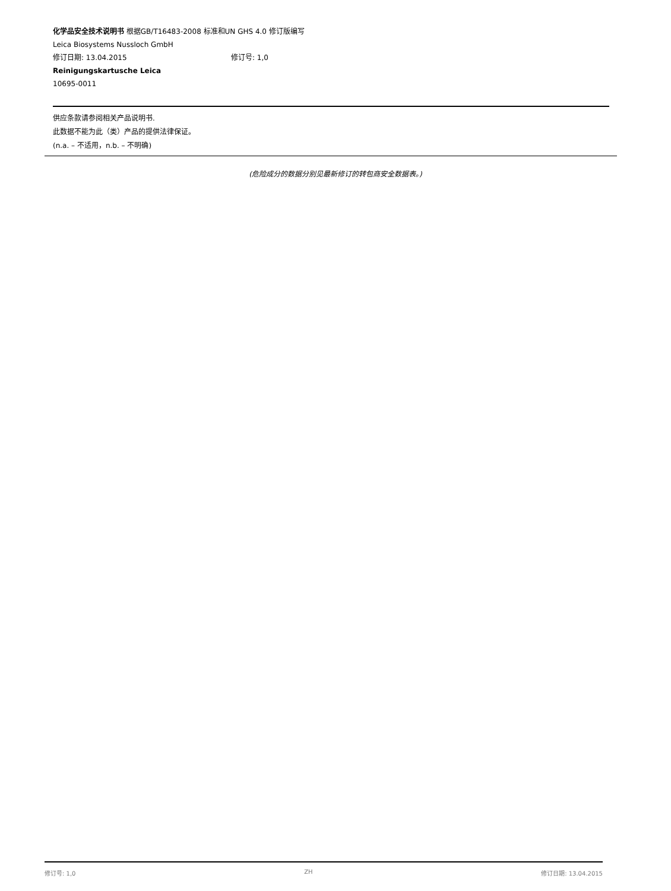化学品安全技术说明书 根据GB/T16483-2008 标准和UN GHS 4.0 修订版编写
Leica Biosystems Nussloch GmbH
修订日期: 13.04.2015 修订号: 1,0
Reinigungskartusche Leica
10695-0011
供应条款请参阅相关产品说明书.
此数据不能为此（类）产品的提供法律保证。
(n.a. – 不适用，n.b. – 不明确)
(危险成分的数据分别见最新修订的转包商安全数据表。)
修订号: 1,0 ZH 修订日期: 13.04.2015